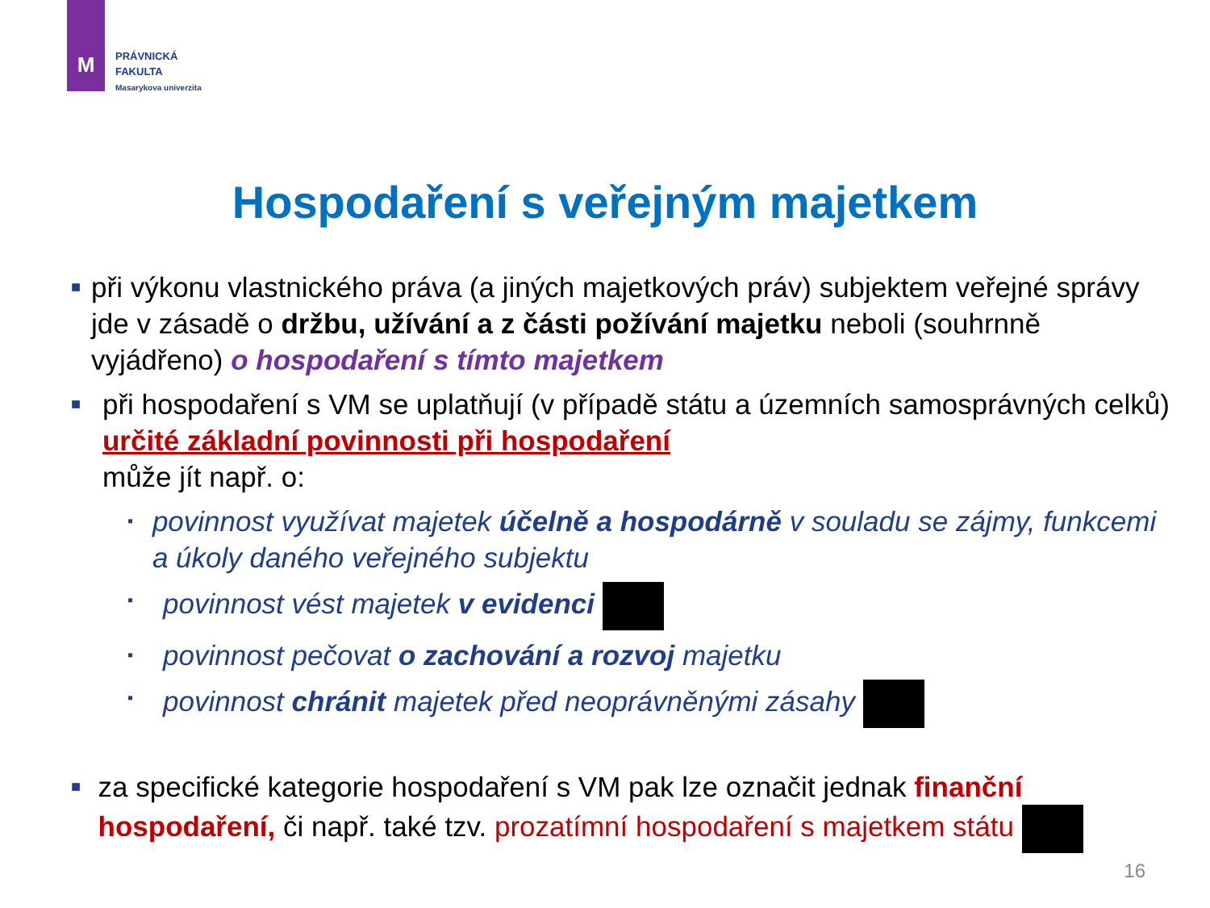M
PRÁVNICKÁ
FAKULTA
Masarykova univerzita
Hospodaření s veřejným majetkem
■
při výkonu vlastnického práva (a jiných majetkových práv) subjektem veřejné správy jde v zásadě o držbu, užívání a z části požívání majetku neboli (souhrnně vyjádřeno) o hospodaření s tímto majetkem
■
při hospodaření s VM se uplatňují (v případě státu a územních samosprávných celků) určité základní povinnosti při hospodaření
může jít např. o:
▪
povinnost využívat majetek účelně a hospodárně v souladu se zájmy, funkcemi a úkoly daného veřejného subjektu
▪
povinnost vést majetek v evidenci
▪
povinnost pečovat o zachování a rozvoj majetku
▪
povinnost chránit majetek před neoprávněnými zásahy
■
za specifické kategorie hospodaření s VM pak lze označit jednak finanční hospodaření, či např. také tzv. prozatímní hospodaření s majetkem státu
16